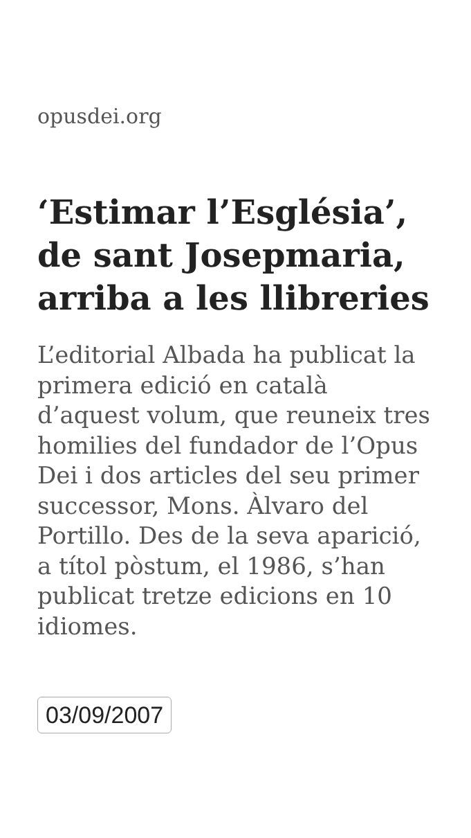opusdei.org
‘Estimar l’Església’, de sant Josepmaria, arriba a les llibreries
L’editorial Albada ha publicat la primera edició en català d’aquest volum, que reuneix tres homilies del fundador de l’Opus Dei i dos articles del seu primer successor, Mons. Àlvaro del Portillo. Des de la seva aparició, a títol pòstum, el 1986, s’han publicat tretze edicions en 10 idiomes.
03/09/2007